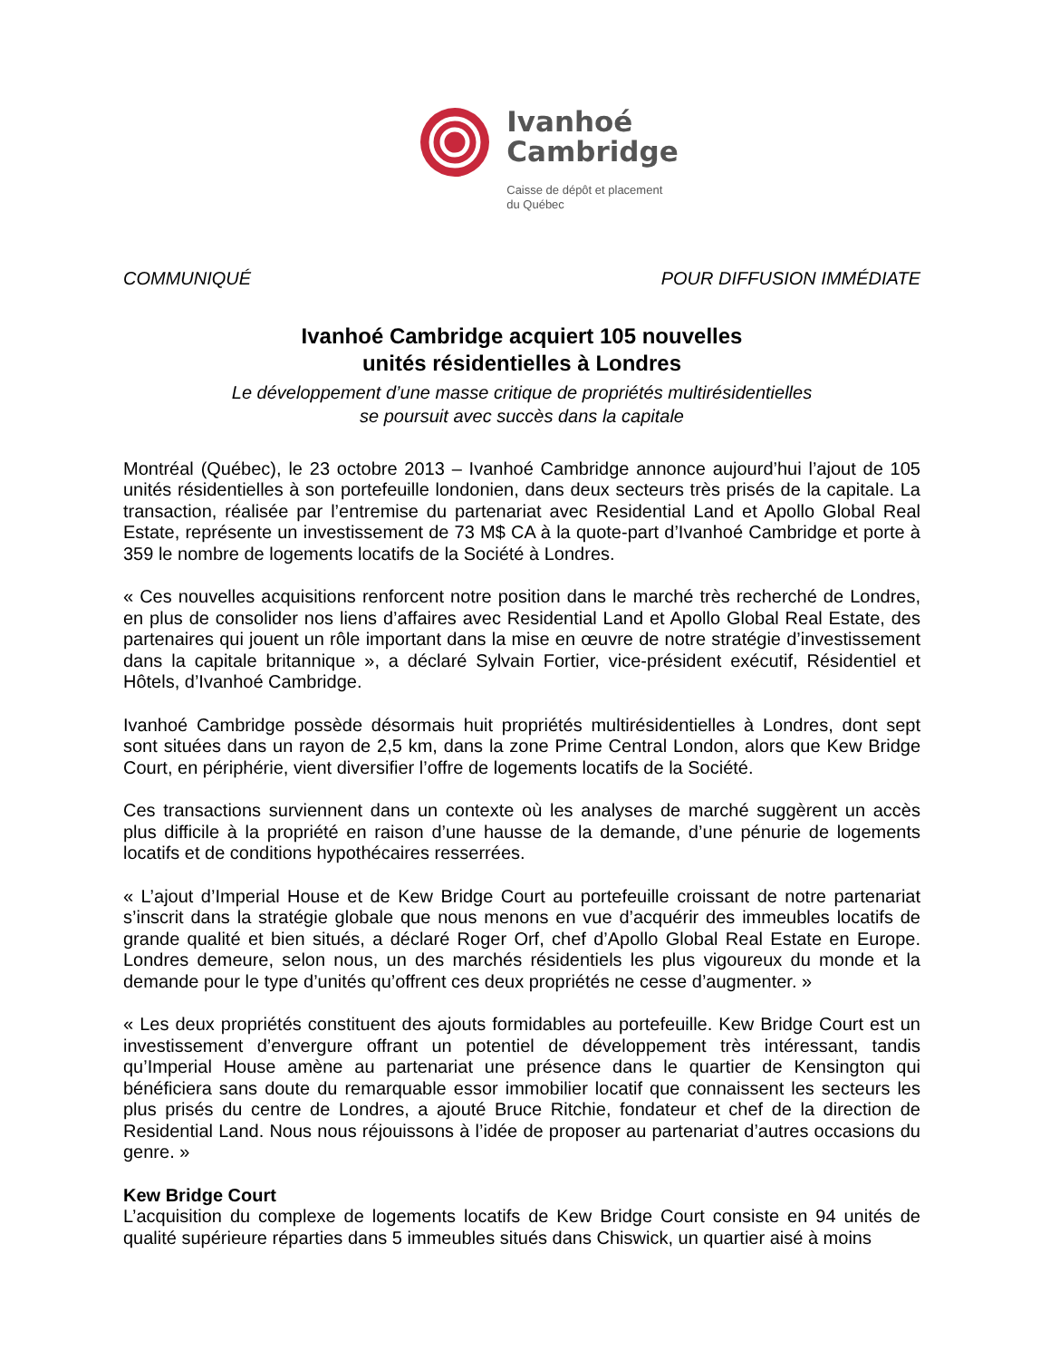Ivanhoé
Cambridge
Caisse de dépôt et placement
du Québec
COMMUNIQUÉ POUR DIFFUSION IMMÉDIATE
Ivanhoé Cambridge acquiert 105 nouvelles
unités résidentielles à Londres
Le développement d’une masse critique de propriétés multirésidentielles
se poursuit avec succès dans la capitale
Montréal (Québec), le 23 octobre 2013 – Ivanhoé Cambridge annonce aujourd’hui l’ajout de 105 unités résidentielles à son portefeuille londonien, dans deux secteurs très prisés de la capitale. La transaction, réalisée par l’entremise du partenariat avec Residential Land et Apollo Global Real Estate, représente un investissement de 73 M$ CA à la quote-part d’Ivanhoé Cambridge et porte à 359 le nombre de logements locatifs de la Société à Londres.
« Ces nouvelles acquisitions renforcent notre position dans le marché très recherché de Londres, en plus de consolider nos liens d’affaires avec Residential Land et Apollo Global Real Estate, des partenaires qui jouent un rôle important dans la mise en œuvre de notre stratégie d’investissement dans la capitale britannique », a déclaré Sylvain Fortier, vice-président exécutif, Résidentiel et Hôtels, d’Ivanhoé Cambridge.
Ivanhoé Cambridge possède désormais huit propriétés multirésidentielles à Londres, dont sept sont situées dans un rayon de 2,5 km, dans la zone Prime Central London, alors que Kew Bridge Court, en périphérie, vient diversifier l’offre de logements locatifs de la Société.
Ces transactions surviennent dans un contexte où les analyses de marché suggèrent un accès plus difficile à la propriété en raison d’une hausse de la demande, d’une pénurie de logements locatifs et de conditions hypothécaires resserrées.
« L’ajout d’Imperial House et de Kew Bridge Court au portefeuille croissant de notre partenariat s’inscrit dans la stratégie globale que nous menons en vue d’acquérir des immeubles locatifs de grande qualité et bien situés, a déclaré Roger Orf, chef d’Apollo Global Real Estate en Europe. Londres demeure, selon nous, un des marchés résidentiels les plus vigoureux du monde et la demande pour le type d’unités qu’offrent ces deux propriétés ne cesse d’augmenter. »
« Les deux propriétés constituent des ajouts formidables au portefeuille. Kew Bridge Court est un investissement d’envergure offrant un potentiel de développement très intéressant, tandis qu’Imperial House amène au partenariat une présence dans le quartier de Kensington qui bénéficiera sans doute du remarquable essor immobilier locatif que connaissent les secteurs les plus prisés du centre de Londres, a ajouté Bruce Ritchie, fondateur et chef de la direction de Residential Land. Nous nous réjouissons à l’idée de proposer au partenariat d’autres occasions du genre. »
Kew Bridge Court
L’acquisition du complexe de logements locatifs de Kew Bridge Court consiste en 94 unités de qualité supérieure réparties dans 5 immeubles situés dans Chiswick, un quartier aisé à moins